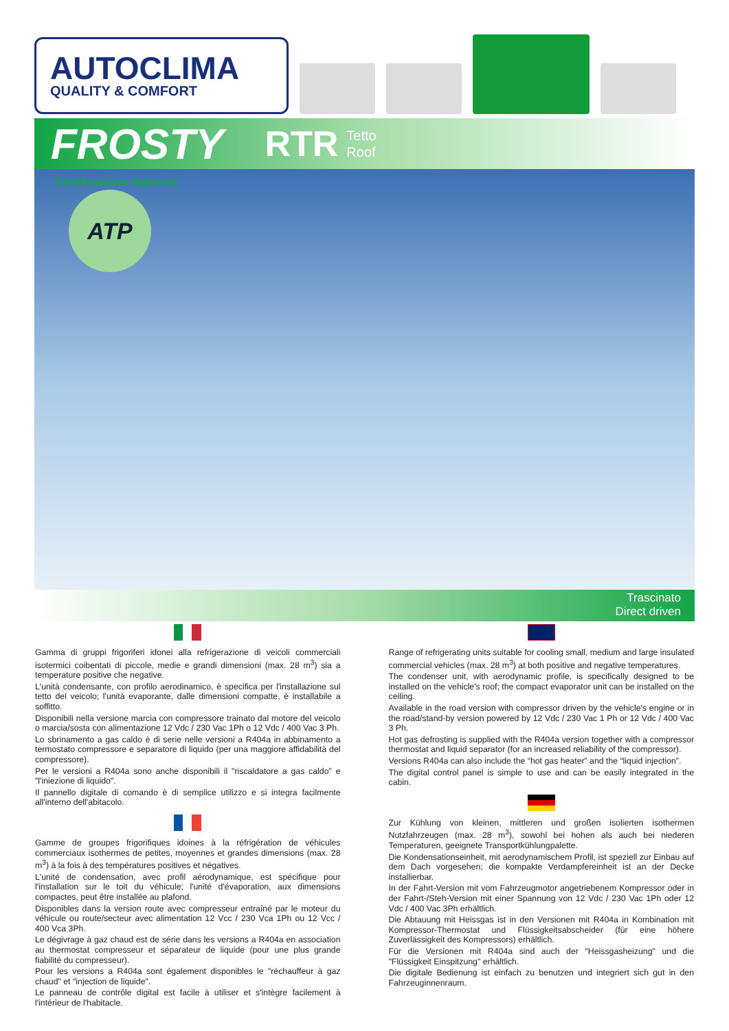AUTOCLIMA
QUALITY & COMFORT
FROSTY RTR Tetto
Roof
ATP
Certificazione Approval
Trascinato
Direct driven
Gamma di gruppi frigoriferi idonei alla refrigerazione di veicoli commerciali isotermici coibentati di piccole, medie e grandi dimensioni (max. 28 m<sup>3</sup>) sia a temperature positive che negative.
L'unità condensante, con profilo aerodinamico, è specifica per l'installazione sul tetto del veicolo; l'unità evaporante, dalle dimensioni compatte, è installabile a soffitto.
Disponibili nella versione marcia con compressore trainato dal motore del veicolo o marcia/sosta con alimentazione 12 Vdc / 230 Vac 1Ph o 12 Vdc / 400 Vac 3 Ph.
Lo sbrinamento a gas caldo è di serie nelle versioni a R404a in abbinamento a termostato compressore e separatore di liquido (per una maggiore affidabilità del compressore).
Per le versioni a R404a sono anche disponibili il "riscaldatore a gas caldo" e "l'iniezione di liquido".
Il pannello digitale di comando è di semplice utilizzo e si integra facilmente all'interno dell'abitacolo.
Gamme de groupes frigorifiques idoines à la réfrigération de véhicules commerciaux isothermes de petites, moyennes et grandes dimensions (max. 28 m<sup>3</sup>) à la fois à des températures positives et négatives.
L'unité de condensation, avec profil aérodynamique, est spécifique pour l'installation sur le toit du véhicule; l'unité d'évaporation, aux dimensions compactes, peut être installée au plafond.
Disponibles dans la version route avec compresseur entraîné par le moteur du véhicule ou route/secteur avec alimentation 12 Vcc / 230 Vca 1Ph ou 12 Vcc / 400 Vca 3Ph.
Le dégivrage à gaz chaud est de série dans les versions a R404a en association au thermostat compresseur et séparateur de liquide (pour une plus grande fiabilité du compresseur).
Pour les versions a R404a sont également disponibles le "réchauffeur à gaz chaud" et "injection de liquide".
Le panneau de contrôle digital est facile à utiliser et s'intègre facilement à l'intérieur de l'habitacle.
Range of refrigerating units suitable for cooling small, medium and large insulated commercial vehicles (max. 28 m<sup>3</sup>) at both positive and negative temperatures.
The condenser unit, with aerodynamic profile, is specifically designed to be installed on the vehicle's roof; the compact evaporator unit can be installed on the ceiling.
Available in the road version with compressor driven by the vehicle's engine or in the road/stand-by version powered by 12 Vdc / 230 Vac 1 Ph or 12 Vdc / 400 Vac 3 Ph.
Hot gas defrosting is supplied with the R404a version together with a compressor thermostat and liquid separator (for an increased reliability of the compressor).
Versions R404a can also include the “hot gas heater” and the “liquid injection”.
The digital control panel is simple to use and can be easily integrated in the cabin.
Zur Kühlung von kleinen, mittleren und großen isolierten isothermen Nutzfahrzeugen (max. 28 m<sup>3</sup>), sowohl bei hohen als auch bei niederen Temperaturen, geeignete Transportkühlungpalette.
Die Kondensationseinheit, mit aerodynamischem Profil, ist speziell zur Einbau auf dem Dach vorgesehen; die kompakte Verdampfereinheit ist an der Decke installierbar.
In der Fahrt-Version mit vom Fahrzeugmotor angetriebenem Kompressor oder in der Fahrt-/Steh-Version mit einer Spannung von 12 Vdc / 230 Vac 1Ph oder 12 Vdc / 400 Vac 3Ph erhältlich.
Die Abtauung mit Heissgas ist in den Versionen mit R404a in Kombination mit Kompressor-Thermostat und Flüssigkeitsabscheider (für eine höhere Zuverlässigkeit des Kompressors) erhältlich.
Für die Versionen mit R404a sind auch der "Heissgasheizung" und die "Flüssigkeit Einspitzung" erhältlich.
Die digitale Bedienung ist einfach zu benutzen und integriert sich gut in den Fahrzeuginnenraum.